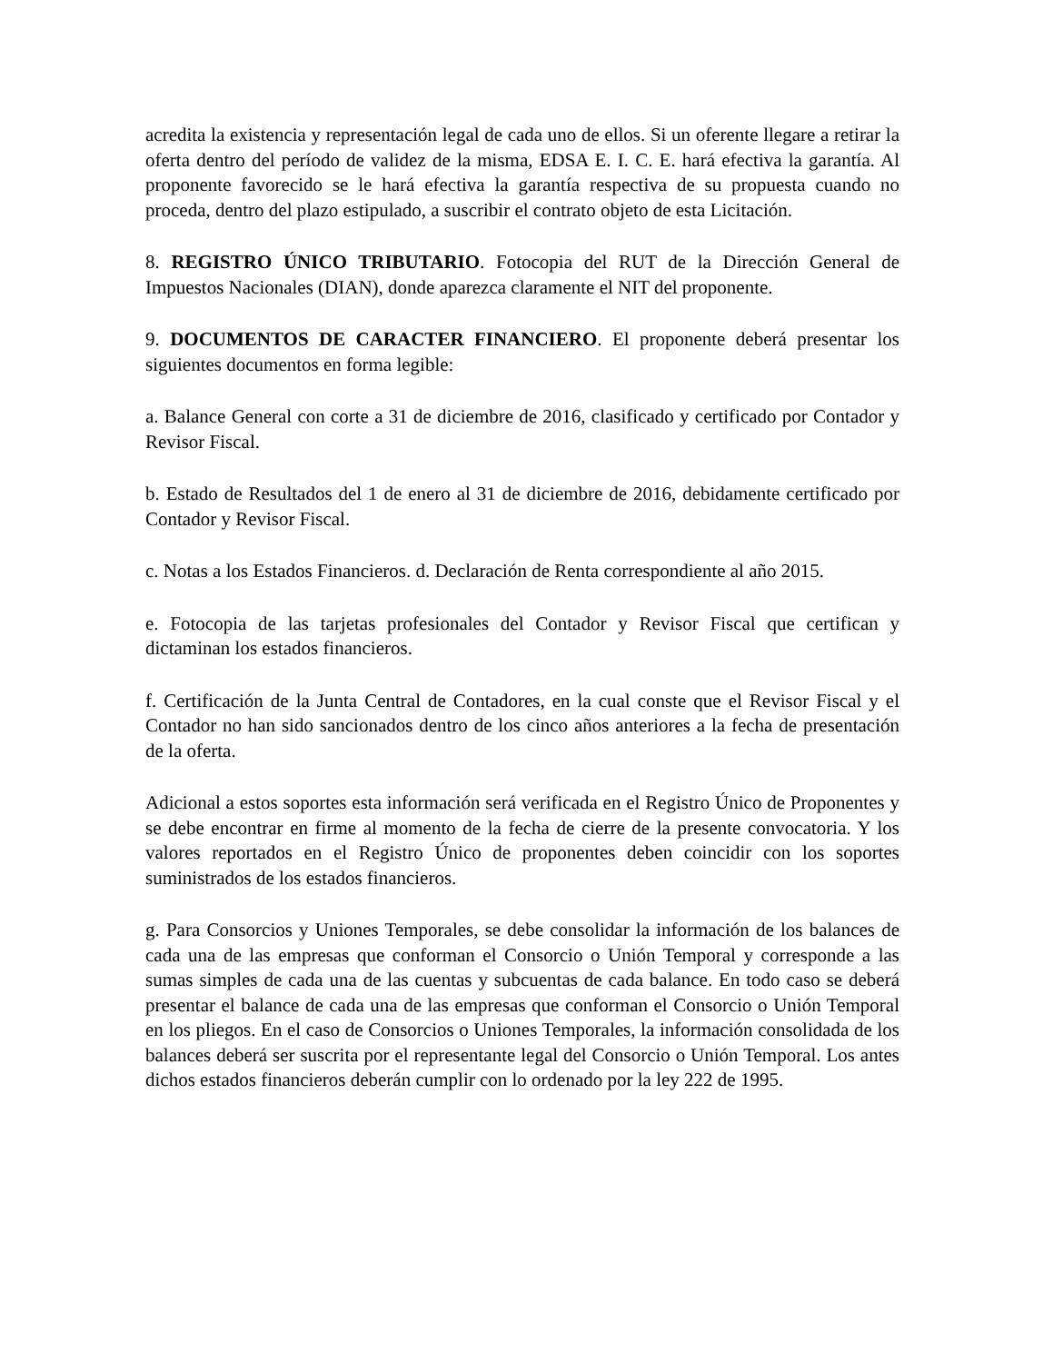acredita la existencia y representación legal de cada uno de ellos. Si un oferente llegare a retirar la oferta dentro del período de validez de la misma, EDSA E. I. C. E. hará efectiva la garantía. Al proponente favorecido se le hará efectiva la garantía respectiva de su propuesta cuando no proceda, dentro del plazo estipulado, a suscribir el contrato objeto de esta Licitación.
8. REGISTRO ÚNICO TRIBUTARIO. Fotocopia del RUT de la Dirección General de Impuestos Nacionales (DIAN), donde aparezca claramente el NIT del proponente.
9. DOCUMENTOS DE CARACTER FINANCIERO. El proponente deberá presentar los siguientes documentos en forma legible:
a. Balance General con corte a 31 de diciembre de 2016, clasificado y certificado por Contador y Revisor Fiscal.
b. Estado de Resultados del 1 de enero al 31 de diciembre de 2016, debidamente certificado por Contador y Revisor Fiscal.
c. Notas a los Estados Financieros. d. Declaración de Renta correspondiente al año 2015.
e. Fotocopia de las tarjetas profesionales del Contador y Revisor Fiscal que certifican y dictaminan los estados financieros.
f. Certificación de la Junta Central de Contadores, en la cual conste que el Revisor Fiscal y el Contador no han sido sancionados dentro de los cinco años anteriores a la fecha de presentación de la oferta.
Adicional a estos soportes esta información será verificada en el Registro Único de Proponentes y se debe encontrar en firme al momento de la fecha de cierre de la presente convocatoria. Y los valores reportados en el Registro Único de proponentes deben coincidir con los soportes suministrados de los estados financieros.
g. Para Consorcios y Uniones Temporales, se debe consolidar la información de los balances de cada una de las empresas que conforman el Consorcio o Unión Temporal y corresponde a las sumas simples de cada una de las cuentas y subcuentas de cada balance. En todo caso se deberá presentar el balance de cada una de las empresas que conforman el Consorcio o Unión Temporal en los pliegos. En el caso de Consorcios o Uniones Temporales, la información consolidada de los balances deberá ser suscrita por el representante legal del Consorcio o Unión Temporal. Los antes dichos estados financieros deberán cumplir con lo ordenado por la ley 222 de 1995.